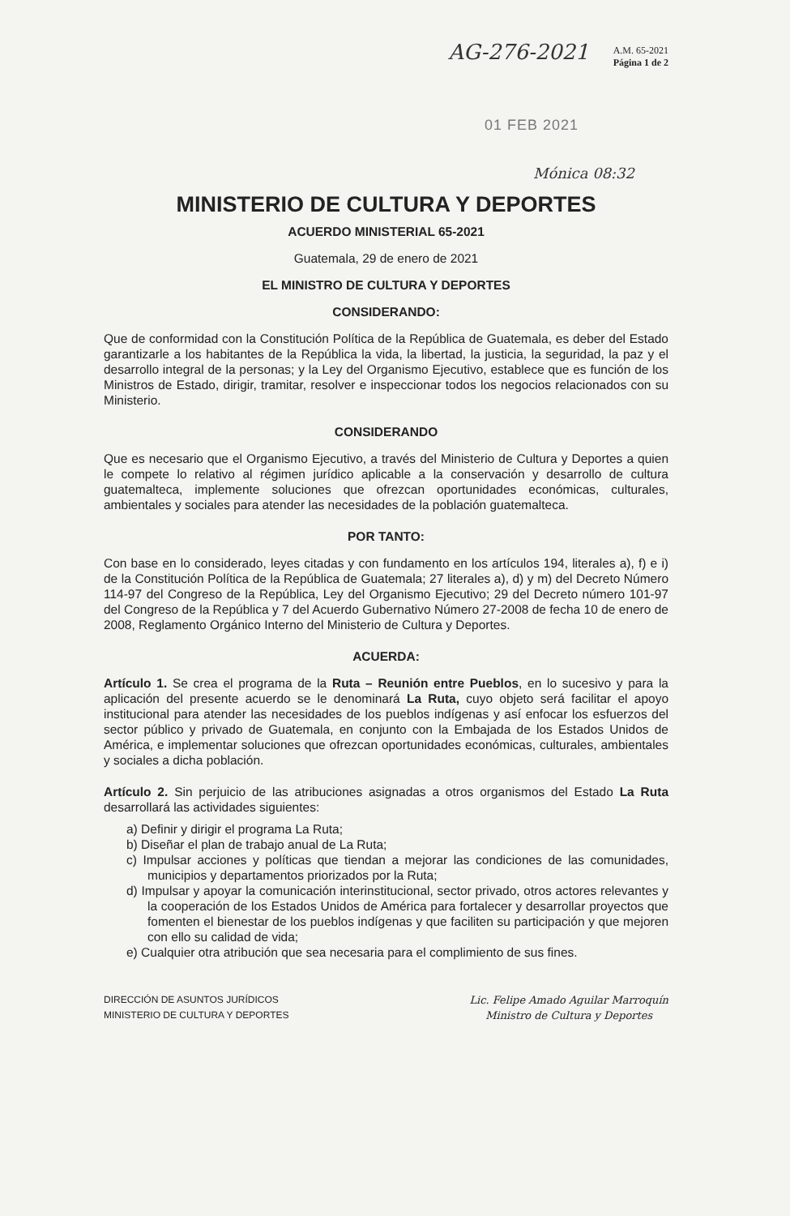AG-276-2021
A.M. 65-2021
Página 1 de 2
01 FEB 2021
Mónica 08:32
MINISTERIO DE CULTURA Y DEPORTES
ACUERDO MINISTERIAL 65-2021
Guatemala, 29 de enero de 2021
EL MINISTRO DE CULTURA Y DEPORTES
CONSIDERANDO:
Que de conformidad con la Constitución Política de la República de Guatemala, es deber del Estado garantizarle a los habitantes de la República la vida, la libertad, la justicia, la seguridad, la paz y el desarrollo integral de la personas; y la Ley del Organismo Ejecutivo, establece que es función de los Ministros de Estado, dirigir, tramitar, resolver e inspeccionar todos los negocios relacionados con su Ministerio.
CONSIDERANDO
Que es necesario que el Organismo Ejecutivo, a través del Ministerio de Cultura y Deportes a quien le compete lo relativo al régimen jurídico aplicable a la conservación y desarrollo de cultura guatemalteca, implemente soluciones que ofrezcan oportunidades económicas, culturales, ambientales y sociales para atender las necesidades de la población guatemalteca.
POR TANTO:
Con base en lo considerado, leyes citadas y con fundamento en los artículos 194, literales a), f) e i) de la Constitución Política de la República de Guatemala; 27 literales a), d) y m) del Decreto Número 114-97 del Congreso de la República, Ley del Organismo Ejecutivo; 29 del Decreto número 101-97 del Congreso de la República y 7 del Acuerdo Gubernativo Número 27-2008 de fecha 10 de enero de 2008, Reglamento Orgánico Interno del Ministerio de Cultura y Deportes.
ACUERDA:
Artículo 1. Se crea el programa de la Ruta – Reunión entre Pueblos, en lo sucesivo y para la aplicación del presente acuerdo se le denominará La Ruta, cuyo objeto será facilitar el apoyo institucional para atender las necesidades de los pueblos indígenas y así enfocar los esfuerzos del sector público y privado de Guatemala, en conjunto con la Embajada de los Estados Unidos de América, e implementar soluciones que ofrezcan oportunidades económicas, culturales, ambientales y sociales a dicha población.
Artículo 2. Sin perjuicio de las atribuciones asignadas a otros organismos del Estado La Ruta desarrollará las actividades siguientes:
a) Definir y dirigir el programa La Ruta;
b) Diseñar el plan de trabajo anual de La Ruta;
c) Impulsar acciones y políticas que tiendan a mejorar las condiciones de las comunidades, municipios y departamentos priorizados por la Ruta;
d) Impulsar y apoyar la comunicación interinstitucional, sector privado, otros actores relevantes y la cooperación de los Estados Unidos de América para fortalecer y desarrollar proyectos que fomenten el bienestar de los pueblos indígenas y que faciliten su participación y que mejoren con ello su calidad de vida;
e) Cualquier otra atribución que sea necesaria para el complimiento de sus fines.
DIRECCIÓN DE ASUNTOS JURÍDICOS
MINISTERIO DE CULTURA Y DEPORTES
Lic. Felipe Amado Aguilar Marroquín
Ministro de Cultura y Deportes